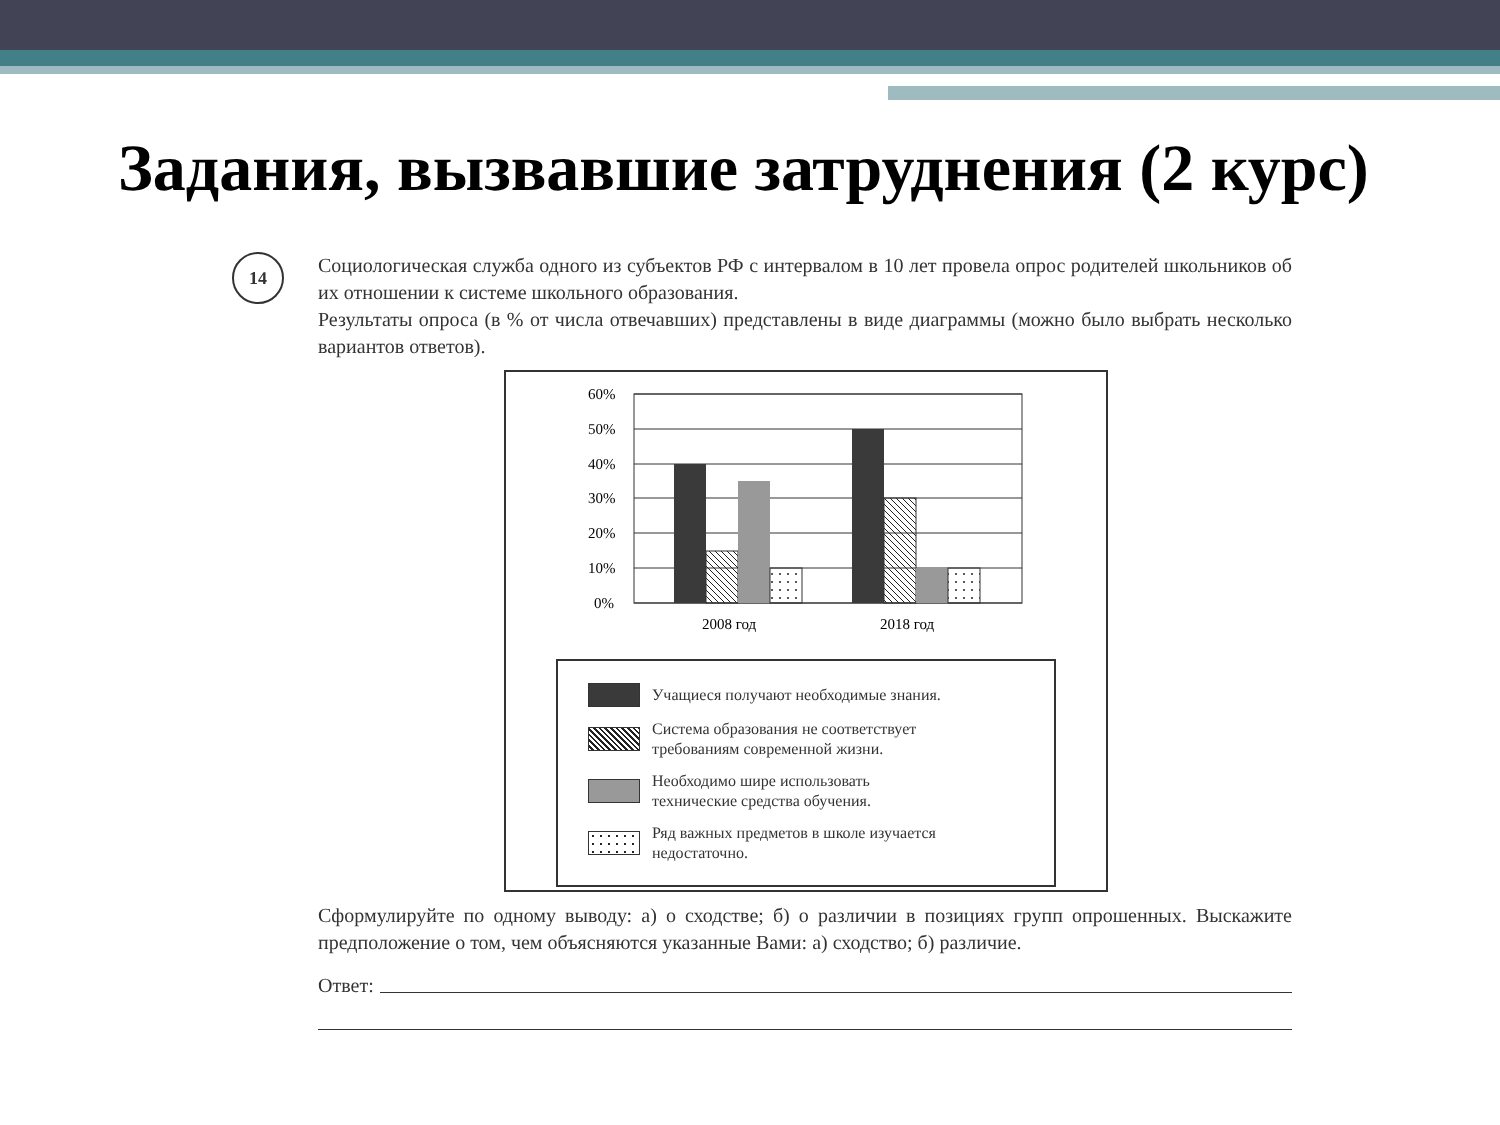Задания, вызвавшие затруднения (2 курс)
14
Социологическая служба одного из субъектов РФ с интервалом в 10 лет провела опрос родителей школьников об их отношении к системе школьного образования.
Результаты опроса (в % от числа отвечавших) представлены в виде диаграммы (можно было выбрать несколько вариантов ответов).
60%
50%
40%
30%
20%
10%
0%
2008 год
2018 год
Учащиеся получают необходимые знания.
Система образования не соответствует
требованиям современной жизни.
Необходимо шире использовать
технические средства обучения.
Ряд важных предметов в школе изучается
недостаточно.
Сформулируйте по одному выводу: а) о сходстве; б) о различии в позициях групп опрошенных. Выскажите предположение о том, чем объясняются указанные Вами: а) сходство; б) различие.
Ответ: